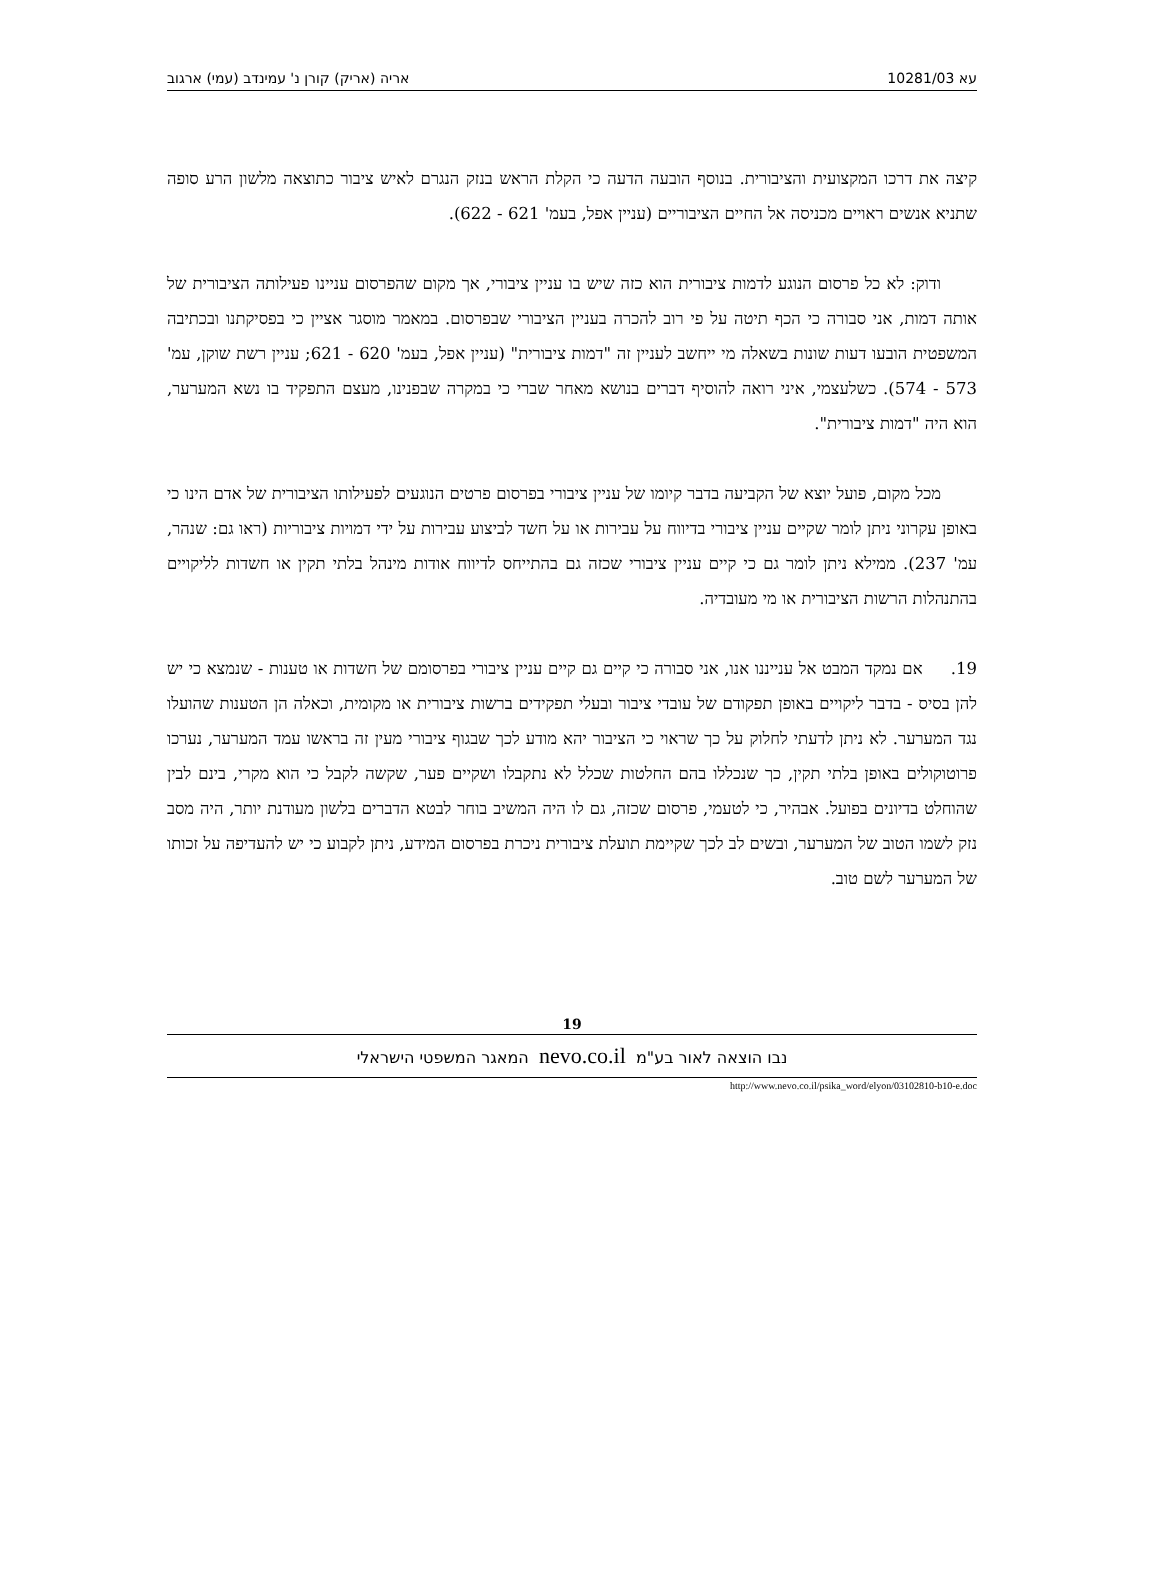עא 10281/03 אריה (אריק) קורן נ' עמינדב (עמי) ארגוב
קיצה את דרכו המקצועית והציבורית. בנוסף הובעה הדעה כי הקלת הראש בנזק הנגרם לאיש ציבור כתוצאה מלשון הרע סופה שתניא אנשים ראויים מכניסה אל החיים הציבוריים (עניין אפל, בעמ' 621 - 622).
ודוק: לא כל פרסום הנוגע לדמות ציבורית הוא כזה שיש בו עניין ציבורי, אך מקום שהפרסום עניינו פעילותה הציבורית של אותה דמות, אני סבורה כי הכף תיטה על פי רוב להכרה בעניין הציבורי שבפרסום. במאמר מוסגר אציין כי בפסיקתנו ובכתיבה המשפטית הובעו דעות שונות בשאלה מי ייחשב לעניין זה "דמות ציבורית" (עניין אפל, בעמ' 620 - 621; עניין רשת שוקן, עמ' 573 - 574). כשלעצמי, איני רואה להוסיף דברים בנושא מאחר שברי כי במקרה שבפנינו, מעצם התפקיד בו נשא המערער, הוא היה "דמות ציבורית".
מכל מקום, פועל יוצא של הקביעה בדבר קיומו של עניין ציבורי בפרסום פרטים הנוגעים לפעילותו הציבורית של אדם הינו כי באופן עקרוני ניתן לומר שקיים עניין ציבורי בדיווח על עבירות או על חשד לביצוע עבירות על ידי דמויות ציבוריות (ראו גם: שנהר, עמ' 237). ממילא ניתן לומר גם כי קיים עניין ציבורי שכזה גם בהתייחס לדיווח אודות מינהל בלתי תקין או חשדות לליקויים בהתנהלות הרשות הציבורית או מי מעובדיה.
19. אם נמקד המבט אל ענייננו אנו, אני סבורה כי קיים גם קיים עניין ציבורי בפרסומם של חשדות או טענות - שנמצא כי יש להן בסיס - בדבר ליקויים באופן תפקודם של עובדי ציבור ובעלי תפקידים ברשות ציבורית או מקומית, וכאלה הן הטענות שהועלו נגד המערער. לא ניתן לדעתי לחלוק על כך שראוי כי הציבור יהא מודע לכך שבגוף ציבורי מעין זה בראשו עמד המערער, נערכו פרוטוקולים באופן בלתי תקין, כך שנכללו בהם החלטות שכלל לא נתקבלו ושקיים פער, שקשה לקבל כי הוא מקרי, בינם לבין שהוחלט בדיונים בפועל. אבהיר, כי לטעמי, פרסום שכזה, גם לו היה המשיב בוחר לבטא הדברים בלשון מעודנת יותר, היה מסב נזק לשמו הטוב של המערער, ובשים לב לכך שקיימת תועלת ציבורית ניכרת בפרסום המידע, ניתן לקבוע כי יש להעדיפה על זכותו של המערער לשם טוב.
19
נבו הוצאה לאור בע"מ nevo.co.il המאגר המשפטי הישראלי
http://www.nevo.co.il/psika_word/elyon/03102810-b10-e.doc